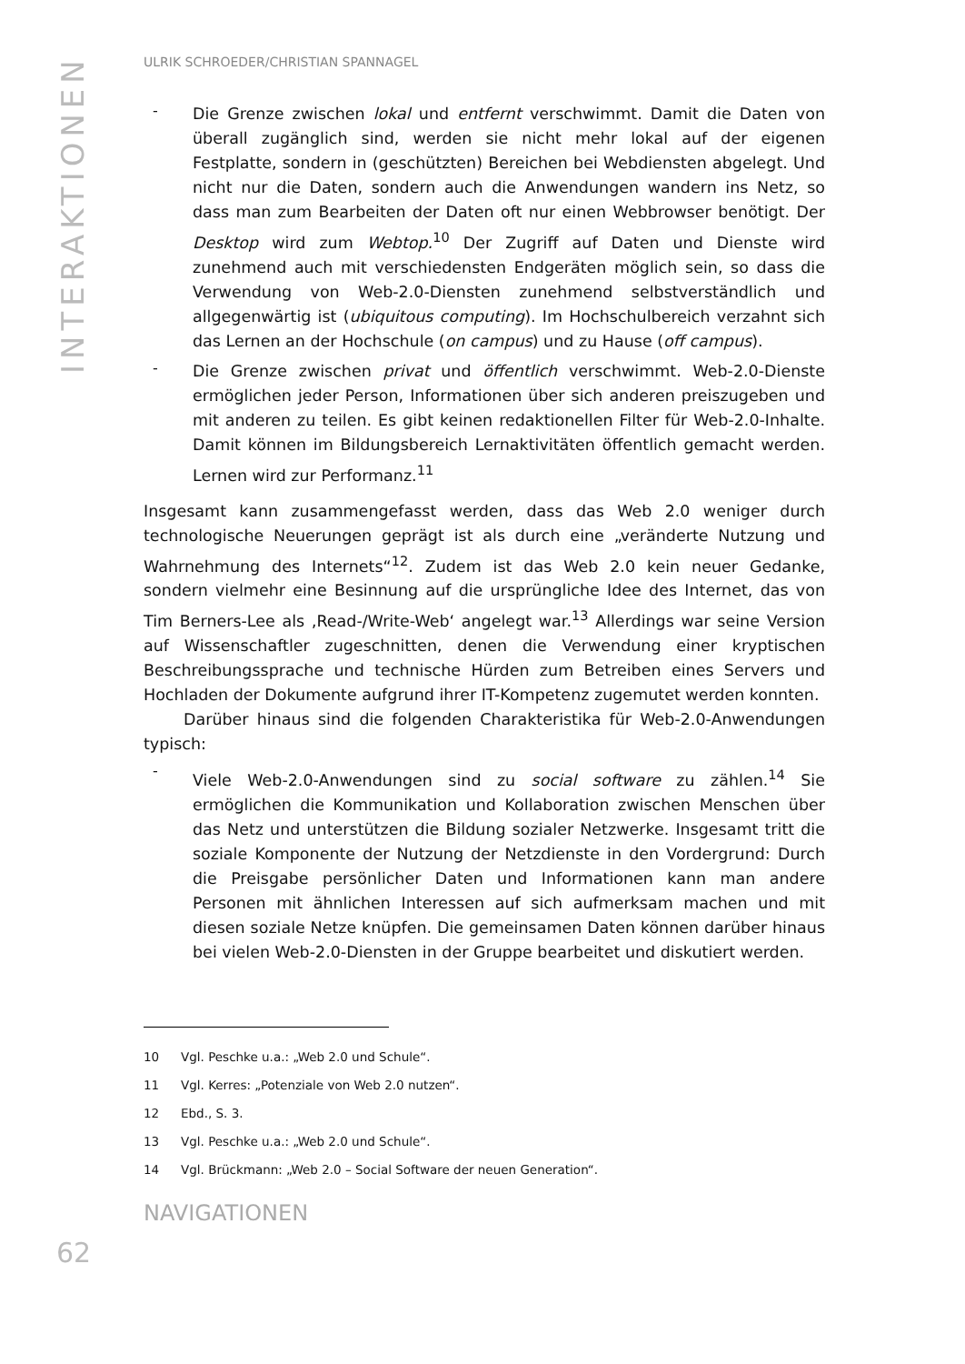INTERAKTIONEN
ULRIK SCHROEDER/CHRISTIAN SPANNAGEL
-
Die Grenze zwischen lokal und entfernt verschwimmt. Damit die Daten von überall zugänglich sind, werden sie nicht mehr lokal auf der eigenen Festplatte, sondern in (geschützten) Bereichen bei Webdiensten abgelegt. Und nicht nur die Daten, sondern auch die Anwendungen wandern ins Netz, so dass man zum Bearbeiten der Daten oft nur einen Webbrowser benötigt. Der Desktop wird zum Webtop.<sup>10</sup> Der Zugriff auf Daten und Dienste wird zunehmend auch mit verschiedensten Endgeräten möglich sein, so dass die Verwendung von Web-2.0-Diensten zunehmend selbstverständlich und allgegenwärtig ist (ubiquitous computing). Im Hochschulbereich verzahnt sich das Lernen an der Hochschule (on campus) und zu Hause (off campus).
-
Die Grenze zwischen privat und öffentlich verschwimmt. Web-2.0-Dienste ermöglichen jeder Person, Informationen über sich anderen preiszugeben und mit anderen zu teilen. Es gibt keinen redaktionellen Filter für Web-2.0-Inhalte. Damit können im Bildungsbereich Lernaktivitäten öffentlich gemacht werden. Lernen wird zur Performanz.<sup>11</sup>
Insgesamt kann zusammengefasst werden, dass das Web 2.0 weniger durch technologische Neuerungen geprägt ist als durch eine „veränderte Nutzung und Wahrnehmung des Internets“<sup>12</sup>. Zudem ist das Web 2.0 kein neuer Gedanke, sondern vielmehr eine Besinnung auf die ursprüngliche Idee des Internet, das von Tim Berners-Lee als ‚Read-/Write-Web‘ angelegt war.<sup>13</sup> Allerdings war seine Version auf Wissenschaftler zugeschnitten, denen die Verwendung einer kryptischen Beschreibungssprache und technische Hürden zum Betreiben eines Servers und Hochladen der Dokumente aufgrund ihrer IT-Kompetenz zugemutet werden konnten.
Darüber hinaus sind die folgenden Charakteristika für Web-2.0-Anwendungen typisch:
-
Viele Web-2.0-Anwendungen sind zu social software zu zählen.<sup>14</sup> Sie ermöglichen die Kommunikation und Kollaboration zwischen Menschen über das Netz und unterstützen die Bildung sozialer Netzwerke. Insgesamt tritt die soziale Komponente der Nutzung der Netzdienste in den Vordergrund: Durch die Preisgabe persönlicher Daten und Informationen kann man andere Personen mit ähnlichen Interessen auf sich aufmerksam machen und mit diesen soziale Netze knüpfen. Die gemeinsamen Daten können darüber hinaus bei vielen Web-2.0-Diensten in der Gruppe bearbeitet und diskutiert werden.
10 Vgl. Peschke u.a.: „Web 2.0 und Schule“.
11 Vgl. Kerres: „Potenziale von Web 2.0 nutzen“.
12 Ebd., S. 3.
13 Vgl. Peschke u.a.: „Web 2.0 und Schule“.
14 Vgl. Brückmann: „Web 2.0 – Social Software der neuen Generation“.
NAVIGATIONEN
62